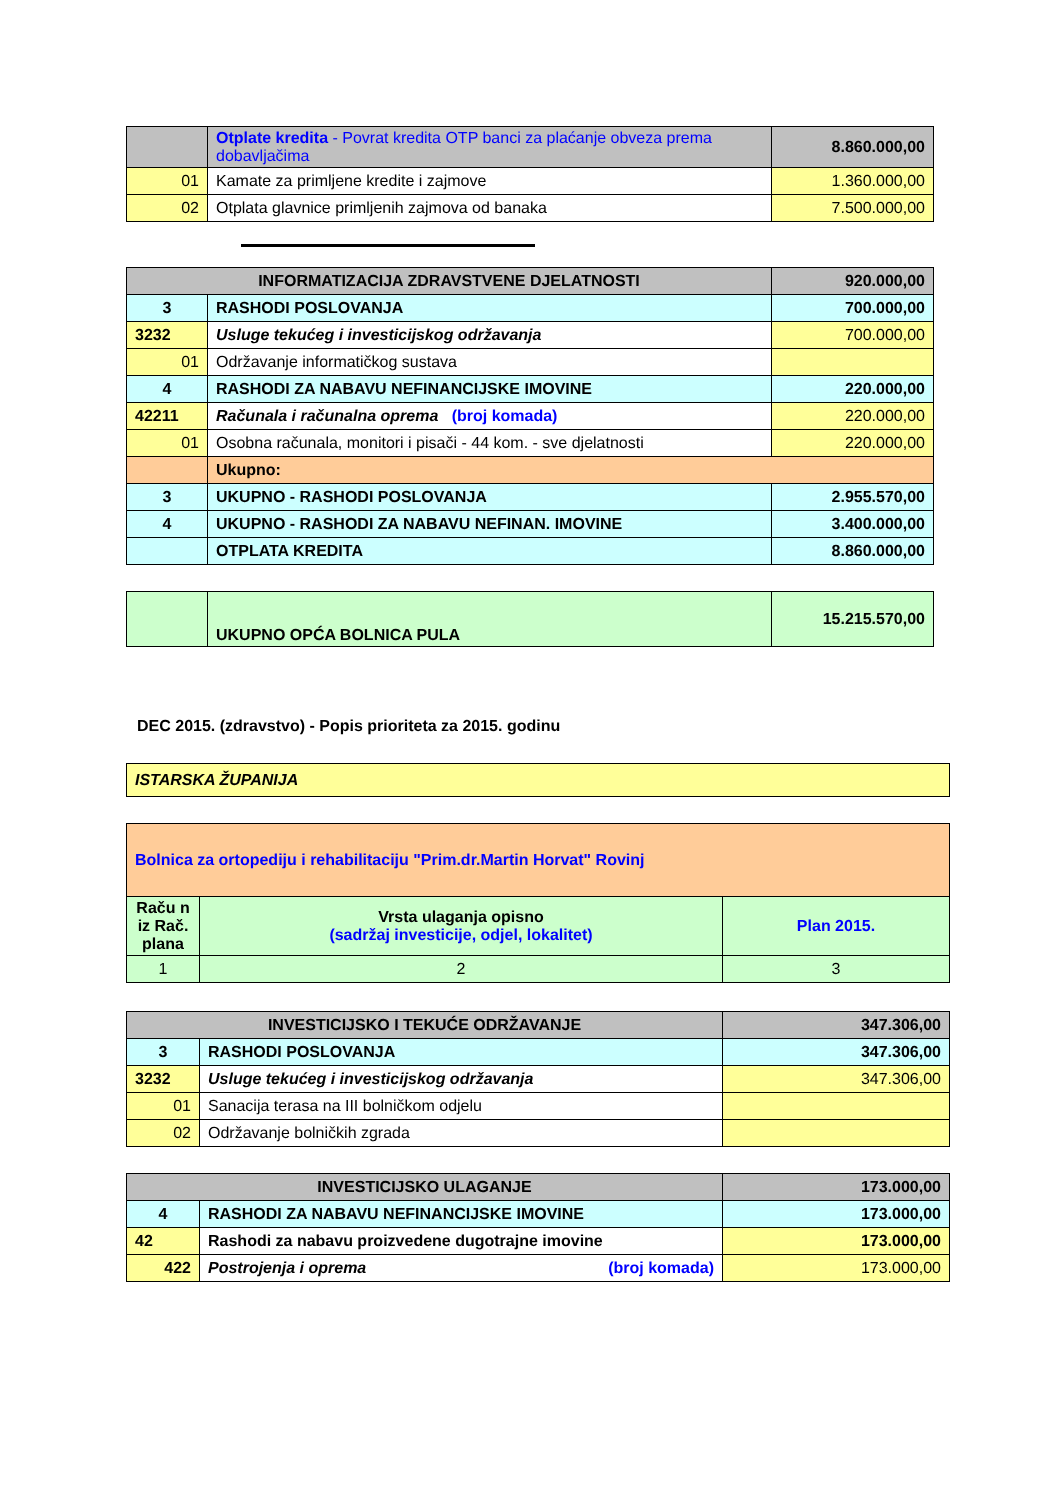| | Otplate kredita - Povrat kredita OTP banci za plaćanje obveza prema dobavljačima | 8.860.000,00 |
| 01 | Kamate za primljene kredite i zajmove | 1.360.000,00 |
| 02 | Otplata glavnice primljenih zajmova od banaka | 7.500.000,00 |
| INFORMATIZACIJA ZDRAVSTVENE DJELATNOSTI | | 920.000,00 |
| 3 | RASHODI POSLOVANJA | 700.000,00 |
| 3232 | Usluge tekućeg i investicijskog održavanja | 700.000,00 |
| 01 | Održavanje informatičkog sustava | |
| 4 | RASHODI ZA NABAVU NEFINANCIJSKE IMOVINE | 220.000,00 |
| 42211 | Računala i računalna oprema (broj komada) | 220.000,00 |
| 01 | Osobna računala, monitori i pisači - 44 kom. - sve djelatnosti | 220.000,00 |
| | Ukupno: | |
| 3 | UKUPNO - RASHODI POSLOVANJA | 2.955.570,00 |
| 4 | UKUPNO - RASHODI ZA NABAVU NEFINAN. IMOVINE | 3.400.000,00 |
| | OTPLATA KREDITA | 8.860.000,00 |
| | UKUPNO OPĆA BOLNICA PULA | 15.215.570,00 |
DEC 2015. (zdravstvo) - Popis prioriteta za 2015. godinu
| ISTARSKA ŽUPANIJA |
| Bolnica za ortopediju i rehabilitaciju "Prim.dr.Martin Horvat" Rovinj | | |
| Raču n iz Rač. plana | Vrsta ulaganja opisno (sadržaj investicije, odjel, lokalitet) | Plan 2015. |
| 1 | 2 | 3 |
| INVESTICIJSKO I TEKUĆE ODRŽAVANJE | | 347.306,00 |
| 3 | RASHODI POSLOVANJA | 347.306,00 |
| 3232 | Usluge tekućeg i investicijskog održavanja | 347.306,00 |
| 01 | Sanacija terasa na III bolničkom odjelu | |
| 02 | Održavanje bolničkih zgrada | |
| INVESTICIJSKO ULAGANJE | | 173.000,00 |
| 4 | RASHODI ZA NABAVU NEFINANCIJSKE IMOVINE | 173.000,00 |
| 42 | Rashodi za nabavu proizvedene dugotrajne imovine | 173.000,00 |
| 422 | Postrojenja i oprema (broj komada) | 173.000,00 |